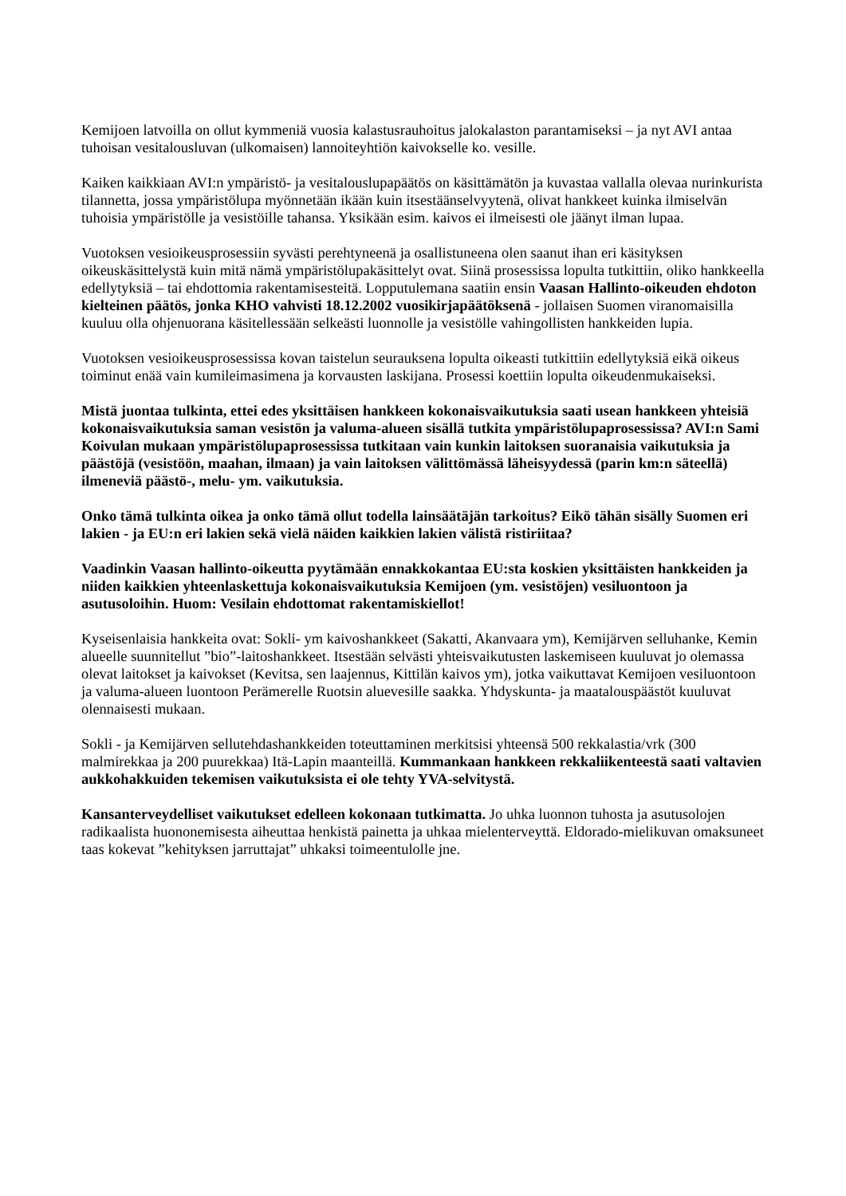Kemijoen latvoilla on ollut kymmeniä vuosia kalastusrauhoitus jalokalaston parantamiseksi – ja nyt AVI antaa tuhoisan vesitalousluvan (ulkomaisen) lannoiteyhtiön kaivokselle ko. vesille.
Kaiken kaikkiaan AVI:n ympäristö- ja vesitalouslupapäätös on käsittämätön ja kuvastaa vallalla olevaa nurinkurista tilannetta, jossa ympäristölupa myönnetään ikään kuin itsestäänselvyytenä, olivat hankkeet kuinka ilmiselvän tuhoisia ympäristölle ja vesistöille tahansa. Yksikään esim. kaivos ei ilmeisesti ole jäänyt ilman lupaa.
Vuotoksen vesioikeusprosessiin syvästi perehtyneenä ja osallistuneena olen saanut ihan eri käsityksen oikeuskäsittelystä kuin mitä nämä ympäristölupakäsittelyt ovat. Siinä prosessissa lopulta tutkittiin, oliko hankkeella edellytyksiä – tai ehdottomia rakentamisesteitä. Lopputulemana saatiin ensin Vaasan Hallinto-oikeuden ehdoton kielteinen päätös, jonka KHO vahvisti 18.12.2002 vuosikirjapäätöksenä - jollaisen Suomen viranomaisilla kuuluu olla ohjenuorana käsitellessään selkeästi luonnolle ja vesistölle vahingollisten hankkeiden lupia.
Vuotoksen vesioikeusprosessissa kovan taistelun seurauksena lopulta oikeasti tutkittiin edellytyksiä eikä oikeus toiminut enää vain kumileimasimena ja korvausten laskijana. Prosessi koettiin lopulta oikeudenmukaiseksi.
Mistä juontaa tulkinta, ettei edes yksittäisen hankkeen kokonaisvaikutuksia saati usean hankkeen yhteisiä kokonaisvaikutuksia saman vesistön ja valuma-alueen sisällä tutkita ympäristölupaprosessissa? AVI:n Sami Koivulan mukaan ympäristölupaprosessissa tutkitaan vain kunkin laitoksen suoranaisia vaikutuksia ja päästöjä (vesistöön, maahan, ilmaan) ja vain laitoksen välittömässä läheisyydessä (parin km:n säteellä) ilmeneviä päästö-, melu- ym. vaikutuksia.
Onko tämä tulkinta oikea ja onko tämä ollut todella lainsäätäjän tarkoitus? Eikö tähän sisälly Suomen eri lakien - ja EU:n eri lakien sekä vielä näiden kaikkien lakien välistä ristiriitaa?
Vaadinkin Vaasan hallinto-oikeutta pyytämään ennakkokantaa EU:sta koskien yksittäisten hankkeiden ja niiden kaikkien yhteenlaskettuja kokonaisvaikutuksia Kemijoen (ym. vesistöjen) vesiluontoon ja asutusoloihin. Huom: Vesilain ehdottomat rakentamiskiellot!
Kyseisenlaisia hankkeita ovat: Sokli- ym kaivoshankkeet (Sakatti, Akanvaara ym), Kemijärven selluhanke, Kemin alueelle suunnitellut ”bio”-laitoshankkeet. Itsestään selvästi yhteisvaikutusten laskemiseen kuuluvat jo olemassa olevat laitokset ja kaivokset (Kevitsa, sen laajennus, Kittilän kaivos ym), jotka vaikuttavat Kemijoen vesiluontoon ja valuma-alueen luontoon Perämerelle Ruotsin aluevesille saakka. Yhdyskunta- ja maatalouspäästöt kuuluvat olennaisesti mukaan.
Sokli - ja Kemijärven sellutehdashankkeiden toteuttaminen merkitsisi yhteensä 500 rekkalastia/vrk (300 malmirekkaa ja 200 puurekkaa) Itä-Lapin maanteillä. Kummankaan hankkeen rekkaliikenteestä saati valtavien aukkohakkuiden tekemisen vaikutuksista ei ole tehty YVA-selvitystä.
Kansanterveydelliset vaikutukset edelleen kokonaan tutkimatta. Jo uhka luonnon tuhosta ja asutusolojen radikaalista huononemisesta aiheuttaa henkistä painetta ja uhkaa mielenterveyttä. Eldorado-mielikuvan omaksuneet taas kokevat ”kehityksen jarruttajat” uhkaksi toimeentulolle jne.